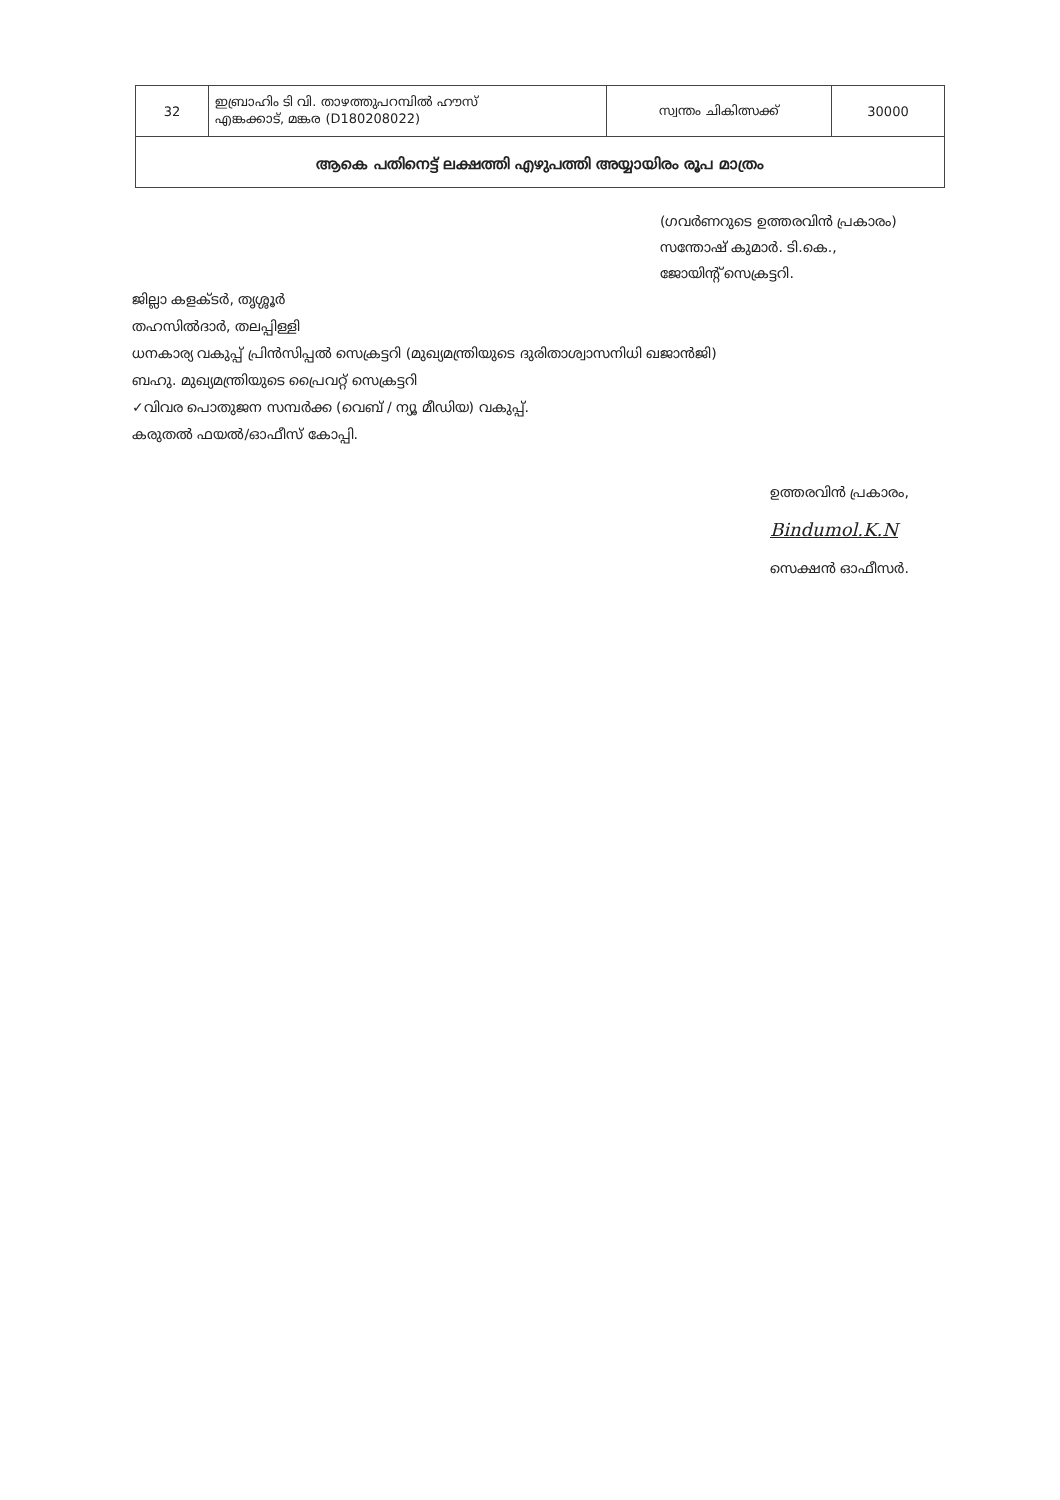| 32 | ഇബ്രാഹിം ടി വി. താഴത്തുപറമ്പിൽ ഹൗസ് എങ്കക്കാട്, മങ്കര (D180208022) | സ്വന്തം ചികിത്സക്ക് | 30000 |
| ആകെ പതിനെട്ട് ലക്ഷത്തി എഴുപത്തി അയ്യായിരം രൂപ മാത്രം | | | |
(ഗവർണറുടെ ഉത്തരവിൻ പ്രകാരം)
സന്തോഷ് കുമാർ. ടി.കെ.,
ജോയിന്റ് സെക്രട്ടറി.
ജില്ലാ കളക്ടർ, തൃശ്ശൂർ
തഹസിൽദാർ, തലപ്പിള്ളി
ധനകാര്യ വകുപ്പ് പ്രിൻസിപ്പൽ സെക്രട്ടറി (മുഖ്യമന്ത്രിയുടെ ദുരിതാശ്വാസനിധി ഖജാൻജി)
ബഹു. മുഖ്യമന്ത്രിയുടെ പ്രൈവറ്റ് സെക്രട്ടറി
✓വിവര പൊതുജന സമ്പർക്ക (വെബ് / ന്യൂ മീഡിയ) വകുപ്പ്.
കരുതൽ ഫയൽ/ഓഫീസ് കോപ്പി.
ഉത്തരവിൻ പ്രകാരം,
Bindumol.K.N
സെക്ഷൻ ഓഫീസർ.